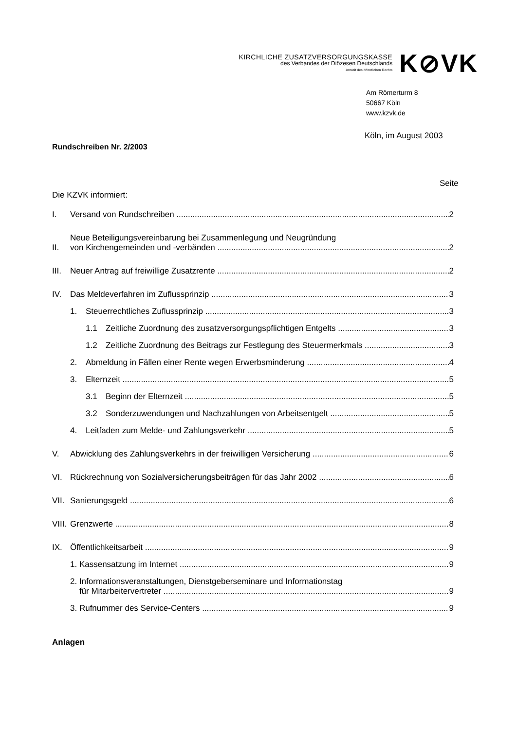KIRCHLICHE ZUSATZVERSORGUNGSKASSE
des Verbandes der Diözesen Deutschlands
Anstalt des öffentlichen Rechts
K⊘VK
Am Römerturm 8
50667 Köln
www.kzvk.de
Köln, im August 2003
Rundschreiben Nr. 2/2003
Seite
Die KZVK informiert:
I. Versand von Rundschreiben 2
II. Neue Beteiligungsvereinbarung bei Zusammenlegung und Neugründung
von Kirchengemeinden und -verbänden 2
III. Neuer Antrag auf freiwillige Zusatzrente 2
IV. Das Meldeverfahren im Zuflussprinzip 3
1. Steuerrechtliches Zuflussprinzip 3
1.1 Zeitliche Zuordnung des zusatzversorgungspflichtigen Entgelts 3
1.2 Zeitliche Zuordnung des Beitrags zur Festlegung des Steuermerkmals 3
2. Abmeldung in Fällen einer Rente wegen Erwerbsminderung 4
3. Elternzeit 5
3.1 Beginn der Elternzeit 5
3.2 Sonderzuwendungen und Nachzahlungen von Arbeitsentgelt 5
4. Leitfaden zum Melde- und Zahlungsverkehr 5
V. Abwicklung des Zahlungsverkehrs in der freiwilligen Versicherung 6
VI. Rückrechnung von Sozialversicherungsbeiträgen für das Jahr 2002 6
VII. Sanierungsgeld 6
VIII. Grenzwerte 8
IX. Öffentlichkeitsarbeit 9
1. Kassensatzung im Internet 9
2. Informationsveranstaltungen, Dienstgeberseminare und Informationstag
für Mitarbeitervertreter 9
3. Rufnummer des Service-Centers 9
Anlagen